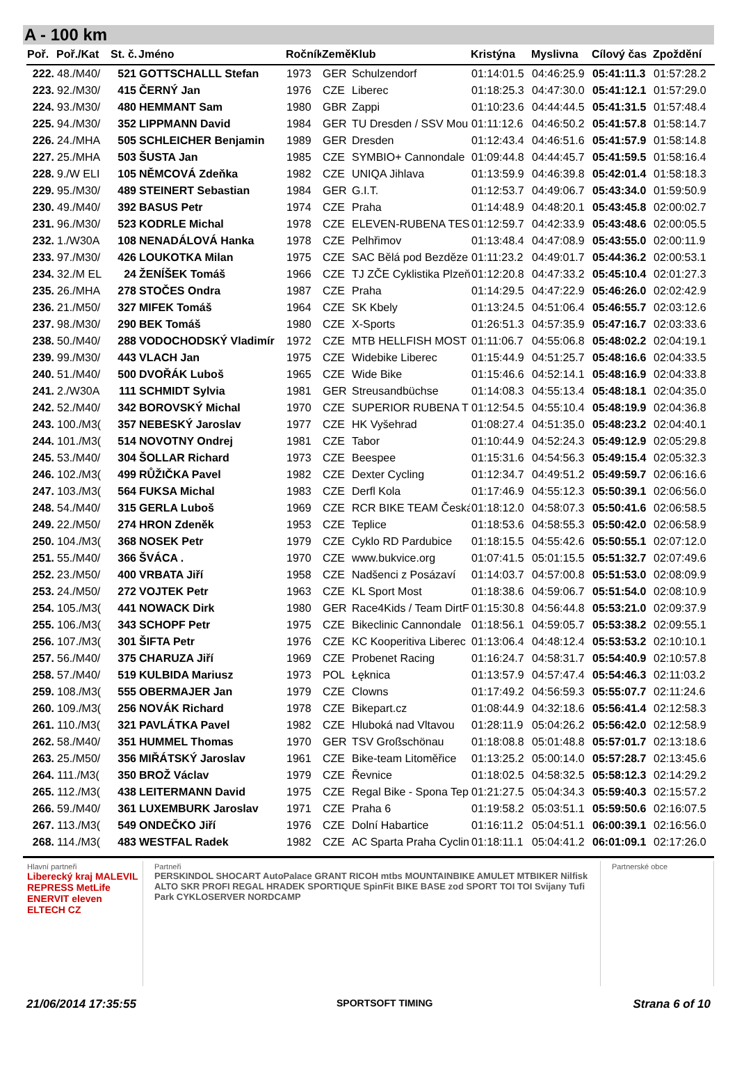A - 100 km
| Poř. | Poř./Kat | St. č. | Jméno | Ročník | Země | Klub | Kristýna | Myslivna | Cílový čas | Zpoždění |
| --- | --- | --- | --- | --- | --- | --- | --- | --- | --- | --- |
| 222. | 48./M40/ | 521 | GOTTSCHALLL Stefan | 1973 | GER | Schulzendorf | 01:14:01.5 | 04:46:25.9 | 05:41:11.3 | 01:57:28.2 |
| 223. | 92./M30/ | 415 | ČERNÝ Jan | 1976 | CZE | Liberec | 01:18:25.3 | 04:47:30.0 | 05:41:12.1 | 01:57:29.0 |
| 224. | 93./M30/ | 480 | HEMMANT Sam | 1980 | GBR | Zappi | 01:10:23.6 | 04:44:44.5 | 05:41:31.5 | 01:57:48.4 |
| 225. | 94./M30/ | 352 | LIPPMANN David | 1984 | GER | TU Dresden / SSV Mou | 01:11:12.6 | 04:46:50.2 | 05:41:57.8 | 01:58:14.7 |
| 226. | 24./MHA | 505 | SCHLEICHER Benjamin | 1989 | GER | Dresden | 01:12:43.4 | 04:46:51.6 | 05:41:57.9 | 01:58:14.8 |
| 227. | 25./MHA | 503 | ŠUSTA Jan | 1985 | CZE | SYMBIO+ Cannondale | 01:09:44.8 | 04:44:45.7 | 05:41:59.5 | 01:58:16.4 |
| 228. | 9./W ELI | 105 | NĚMCOVÁ Zdeňka | 1982 | CZE | UNIQA Jihlava | 01:13:59.9 | 04:46:39.8 | 05:42:01.4 | 01:58:18.3 |
| 229. | 95./M30/ | 489 | STEINERT Sebastian | 1984 | GER | G.I.T. | 01:12:53.7 | 04:49:06.7 | 05:43:34.0 | 01:59:50.9 |
| 230. | 49./M40/ | 392 | BASUS Petr | 1974 | CZE | Praha | 01:14:48.9 | 04:48:20.1 | 05:43:45.8 | 02:00:02.7 |
| 231. | 96./M30/ | 523 | KODRLE Michal | 1978 | CZE | ELEVEN-RUBENA TES | 01:12:59.7 | 04:42:33.9 | 05:43:48.6 | 02:00:05.5 |
| 232. | 1./W30A | 108 | NENADÁLOVÁ Hanka | 1978 | CZE | Pelhřimov | 01:13:48.4 | 04:47:08.9 | 05:43:55.0 | 02:00:11.9 |
| 233. | 97./M30/ | 426 | LOUKOTKA Milan | 1975 | CZE | SAC Bělá pod Bezděze | 01:11:23.2 | 04:49:01.7 | 05:44:36.2 | 02:00:53.1 |
| 234. | 32./M EL | 24 | ŽENÍŠEK Tomáš | 1966 | CZE | TJ ZČE Cyklistika Plzeň | 01:12:20.8 | 04:47:33.2 | 05:45:10.4 | 02:01:27.3 |
| 235. | 26./MHA | 278 | STOČES Ondra | 1987 | CZE | Praha | 01:14:29.5 | 04:47:22.9 | 05:46:26.0 | 02:02:42.9 |
| 236. | 21./M50/ | 327 | MIFEK Tomáš | 1964 | CZE | SK Kbely | 01:13:24.5 | 04:51:06.4 | 05:46:55.7 | 02:03:12.6 |
| 237. | 98./M30/ | 290 | BEK Tomáš | 1980 | CZE | X-Sports | 01:26:51.3 | 04:57:35.9 | 05:47:16.7 | 02:03:33.6 |
| 238. | 50./M40/ | 288 | VODOCHODSKÝ Vladimír | 1972 | CZE | MTB HELLFISH MOST | 01:11:06.7 | 04:55:06.8 | 05:48:02.2 | 02:04:19.1 |
| 239. | 99./M30/ | 443 | VLACH Jan | 1975 | CZE | Widebike Liberec | 01:15:44.9 | 04:51:25.7 | 05:48:16.6 | 02:04:33.5 |
| 240. | 51./M40/ | 500 | DVOŘÁK Luboš | 1965 | CZE | Wide Bike | 01:15:46.6 | 04:52:14.1 | 05:48:16.9 | 02:04:33.8 |
| 241. | 2./W30A | 111 | SCHMIDT Sylvia | 1981 | GER | Streusandbüchse | 01:14:08.3 | 04:55:13.4 | 05:48:18.1 | 02:04:35.0 |
| 242. | 52./M40/ | 342 | BOROVSKÝ Michal | 1970 | CZE | SUPERIOR RUBENA T | 01:12:54.5 | 04:55:10.4 | 05:48:19.9 | 02:04:36.8 |
| 243. | 100./M3( | 357 | NEBESKÝ Jaroslav | 1977 | CZE | HK Vyšehrad | 01:08:27.4 | 04:51:35.0 | 05:48:23.2 | 02:04:40.1 |
| 244. | 101./M3( | 514 | NOVOTNY Ondrej | 1981 | CZE | Tabor | 01:10:44.9 | 04:52:24.3 | 05:49:12.9 | 02:05:29.8 |
| 245. | 53./M40/ | 304 | ŠOLLAR Richard | 1973 | CZE | Beespee | 01:15:31.6 | 04:54:56.3 | 05:49:15.4 | 02:05:32.3 |
| 246. | 102./M3( | 499 | RŮŽIČKA Pavel | 1982 | CZE | Dexter Cycling | 01:12:34.7 | 04:49:51.2 | 05:49:59.7 | 02:06:16.6 |
| 247. | 103./M3( | 564 | FUKSA Michal | 1983 | CZE | Derfl Kola | 01:17:46.9 | 04:55:12.3 | 05:50:39.1 | 02:06:56.0 |
| 248. | 54./M40/ | 315 | GERLA Luboš | 1969 | CZE | RCR BIKE TEAM Česká | 01:18:12.0 | 04:58:07.3 | 05:50:41.6 | 02:06:58.5 |
| 249. | 22./M50/ | 274 | HRON Zdeněk | 1953 | CZE | Teplice | 01:18:53.6 | 04:58:55.3 | 05:50:42.0 | 02:06:58.9 |
| 250. | 104./M3( | 368 | NOSEK Petr | 1979 | CZE | Cyklo RD Pardubice | 01:18:15.5 | 04:55:42.6 | 05:50:55.1 | 02:07:12.0 |
| 251. | 55./M40/ | 366 | ŠVÁCA . | 1970 | CZE | www.bukvice.org | 01:07:41.5 | 05:01:15.5 | 05:51:32.7 | 02:07:49.6 |
| 252. | 23./M50/ | 400 | VRBATA Jiří | 1958 | CZE | Nadšenci z Posázaví | 01:14:03.7 | 04:57:00.8 | 05:51:53.0 | 02:08:09.9 |
| 253. | 24./M50/ | 272 | VOJTEK Petr | 1963 | CZE | KL Sport Most | 01:18:38.6 | 04:59:06.7 | 05:51:54.0 | 02:08:10.9 |
| 254. | 105./M3( | 441 | NOWACK Dirk | 1980 | GER | Race4Kids / Team DirtF | 01:15:30.8 | 04:56:44.8 | 05:53:21.0 | 02:09:37.9 |
| 255. | 106./M3( | 343 | SCHOPF Petr | 1975 | CZE | Bikeclinic Cannondale | 01:18:56.1 | 04:59:05.7 | 05:53:38.2 | 02:09:55.1 |
| 256. | 107./M3( | 301 | ŠIFTA Petr | 1976 | CZE | KC Kooperitiva Liberec | 01:13:06.4 | 04:48:12.4 | 05:53:53.2 | 02:10:10.1 |
| 257. | 56./M40/ | 375 | CHARUZA Jiří | 1969 | CZE | Probenet Racing | 01:16:24.7 | 04:58:31.7 | 05:54:40.9 | 02:10:57.8 |
| 258. | 57./M40/ | 519 | KULBIDA Mariusz | 1973 | POL | Łęknica | 01:13:57.9 | 04:57:47.4 | 05:54:46.3 | 02:11:03.2 |
| 259. | 108./M3( | 555 | OBERMAJER Jan | 1979 | CZE | Clowns | 01:17:49.2 | 04:56:59.3 | 05:55:07.7 | 02:11:24.6 |
| 260. | 109./M3( | 256 | NOVÁK Richard | 1978 | CZE | Bikepart.cz | 01:08:44.9 | 04:32:18.6 | 05:56:41.4 | 02:12:58.3 |
| 261. | 110./M3( | 321 | PAVLÁTKA Pavel | 1982 | CZE | Hluboká nad Vltavou | 01:28:11.9 | 05:04:26.2 | 05:56:42.0 | 02:12:58.9 |
| 262. | 58./M40/ | 351 | HUMMEL Thomas | 1970 | GER | TSV Großschönau | 01:18:08.8 | 05:01:48.8 | 05:57:01.7 | 02:13:18.6 |
| 263. | 25./M50/ | 356 | MIŘÁTSKÝ Jaroslav | 1961 | CZE | Bike-team Litoměřice | 01:13:25.2 | 05:00:14.0 | 05:57:28.7 | 02:13:45.6 |
| 264. | 111./M3( | 350 | BROŽ Václav | 1979 | CZE | Řevnice | 01:18:02.5 | 04:58:32.5 | 05:58:12.3 | 02:14:29.2 |
| 265. | 112./M3( | 438 | LEITERMANN David | 1975 | CZE | Regal Bike - Spona Tep | 01:21:27.5 | 05:04:34.3 | 05:59:40.3 | 02:15:57.2 |
| 266. | 59./M40/ | 361 | LUXEMBURK Jaroslav | 1971 | CZE | Praha 6 | 01:19:58.2 | 05:03:51.1 | 05:59:50.6 | 02:16:07.5 |
| 267. | 113./M3( | 549 | ONDEČKO Jiří | 1976 | CZE | Dolní Habartice | 01:16:11.2 | 05:04:51.1 | 06:00:39.1 | 02:16:56.0 |
| 268. | 114./M3( | 483 | WESTFAL Radek | 1982 | CZE | AC Sparta Praha Cyclin | 01:18:11.1 | 05:04:41.2 | 06:01:09.1 | 02:17:26.0 |
Hlavní partneři
Liberecký kraj MALEVIL REPRESS MetLife ENERVIT eleven ELTECH CZ
Partneři
PERSKINDOL SHOCART AutoPalace GRANT RICOH mtbs MOUNTAINBIKE AMULET MTBIKER Nilfisk ALTO SKR PROFI REGAL HRADEK SPORTIQUE SpinFit BIKE BASE zod SPORT TOI TOI Svijany Tufi Park CYKLOSERVER NORDCAMP
Partnerské obce
21/06/2014 17:35:55 SPORTSOFT TIMING Strana 6 of 10